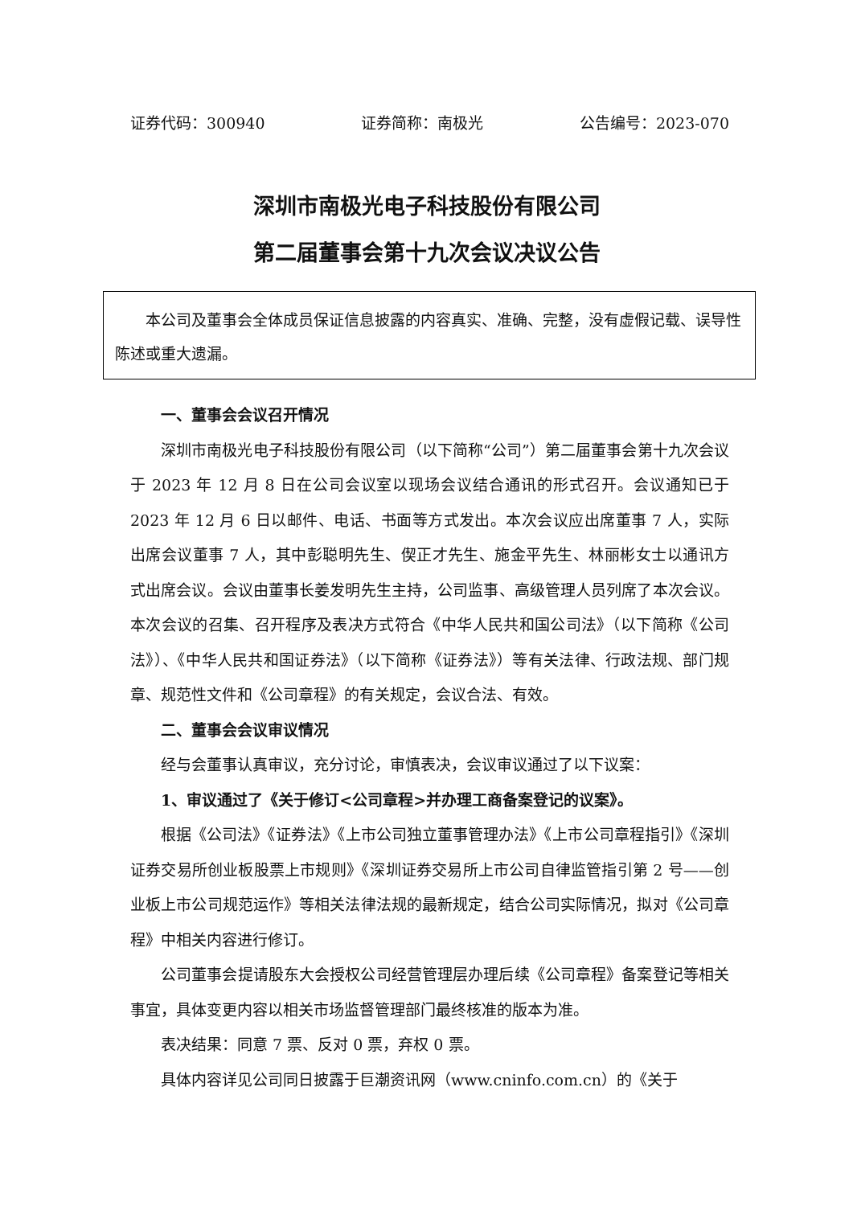证券代码：300940 证券简称：南极光 公告编号：2023-070
深圳市南极光电子科技股份有限公司
第二届董事会第十九次会议决议公告
本公司及董事会全体成员保证信息披露的内容真实、准确、完整，没有虚假记载、误导性陈述或重大遗漏。
一、董事会会议召开情况
深圳市南极光电子科技股份有限公司（以下简称“公司”）第二届董事会第十九次会议于 2023 年 12 月 8 日在公司会议室以现场会议结合通讯的形式召开。会议通知已于 2023 年 12 月 6 日以邮件、电话、书面等方式发出。本次会议应出席董事 7 人，实际出席会议董事 7 人，其中彭聪明先生、偰正才先生、施金平先生、林丽彬女士以通讯方式出席会议。会议由董事长姜发明先生主持，公司监事、高级管理人员列席了本次会议。本次会议的召集、召开程序及表决方式符合《中华人民共和国公司法》（以下简称《公司法》）、《中华人民共和国证券法》（以下简称《证券法》）等有关法律、行政法规、部门规章、规范性文件和《公司章程》的有关规定，会议合法、有效。
二、董事会会议审议情况
经与会董事认真审议，充分讨论，审慎表决，会议审议通过了以下议案：
1、审议通过了《关于修订<公司章程>并办理工商备案登记的议案》。
根据《公司法》《证券法》《上市公司独立董事管理办法》《上市公司章程指引》《深圳证券交易所创业板股票上市规则》《深圳证券交易所上市公司自律监管指引第 2 号——创业板上市公司规范运作》等相关法律法规的最新规定，结合公司实际情况，拟对《公司章程》中相关内容进行修订。
公司董事会提请股东大会授权公司经营管理层办理后续《公司章程》备案登记等相关事宜，具体变更内容以相关市场监督管理部门最终核准的版本为准。
表决结果：同意 7 票、反对 0 票，弃权 0 票。
具体内容详见公司同日披露于巨潮资讯网（www.cninfo.com.cn）的《关于